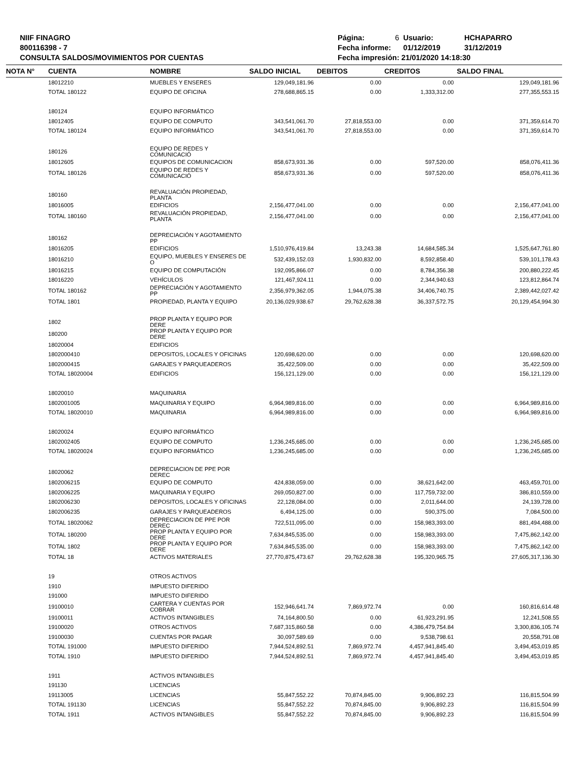NIIF FINAGRO
800116398 - 7
CONSULTA SALDOS/MOVIMIENTOS POR CUENTAS
| Página: | 6 | Usuario: | HCHAPARRO |
| Fecha informe: | | 01/12/2019 | 31/12/2019 |
| Fecha impresión: 21/01/2020 14:18:30 | | | |
| NOTA N° | CUENTA | NOMBRE | SALDO INICIAL | DEBITOS | CREDITOS | SALDO FINAL |
| --- | --- | --- | --- | --- | --- | --- |
| | 18012210 | MUEBLES Y ENSERES | 129,049,181.96 | 0.00 | 0.00 | 129,049,181.96 |
| | TOTAL 180122 | EQUIPO DE OFICINA | 278,688,865.15 | 0.00 | 1,333,312.00 | 277,355,553.15 |
| | 180124 | EQUIPO INFORMÁTICO | | | | |
| | 18012405 | EQUIPO DE COMPUTO | 343,541,061.70 | 27,818,553.00 | 0.00 | 371,359,614.70 |
| | TOTAL 180124 | EQUIPO INFORMÁTICO | 343,541,061.70 | 27,818,553.00 | 0.00 | 371,359,614.70 |
| | 180126 | EQUIPO DE REDES Y COMUNICACIÓ | | | | |
| | 18012605 | EQUIPOS DE COMUNICACION | 858,673,931.36 | 0.00 | 597,520.00 | 858,076,411.36 |
| | TOTAL 180126 | EQUIPO DE REDES Y COMUNICACIÓ | 858,673,931.36 | 0.00 | 597,520.00 | 858,076,411.36 |
| | 180160 | REVALUACIÓN PROPIEDAD, PLANTA | | | | |
| | 18016005 | EDIFICIOS | 2,156,477,041.00 | 0.00 | 0.00 | 2,156,477,041.00 |
| | TOTAL 180160 | REVALUACIÓN PROPIEDAD, PLANTA | 2,156,477,041.00 | 0.00 | 0.00 | 2,156,477,041.00 |
| | 180162 | DEPRECIACIÓN Y AGOTAMIENTO PP | | | | |
| | 18016205 | EDIFICIOS | 1,510,976,419.84 | 13,243.38 | 14,684,585.34 | 1,525,647,761.80 |
| | 18016210 | EQUIPO, MUEBLES Y ENSERES DE O | 532,439,152.03 | 1,930,832.00 | 8,592,858.40 | 539,101,178.43 |
| | 18016215 | EQUIPO DE COMPUTACIÓN | 192,095,866.07 | 0.00 | 8,784,356.38 | 200,880,222.45 |
| | 18016220 | VEHÍCULOS | 121,467,924.11 | 0.00 | 2,344,940.63 | 123,812,864.74 |
| | TOTAL 180162 | DEPRECIACIÓN Y AGOTAMIENTO PP | 2,356,979,362.05 | 1,944,075.38 | 34,406,740.75 | 2,389,442,027.42 |
| | TOTAL 1801 | PROPIEDAD, PLANTA Y EQUIPO | 20,136,029,938.67 | 29,762,628.38 | 36,337,572.75 | 20,129,454,994.30 |
| | 1802 | PROP PLANTA Y EQUIPO POR DERE | | | | |
| | 180200 | PROP PLANTA Y EQUIPO POR DERE | | | | |
| | 18020004 | EDIFICIOS | | | | |
| | 1802000410 | DEPOSITOS, LOCALES Y OFICINAS | 120,698,620.00 | 0.00 | 0.00 | 120,698,620.00 |
| | 1802000415 | GARAJES Y PARQUEADEROS | 35,422,509.00 | 0.00 | 0.00 | 35,422,509.00 |
| | TOTAL 18020004 | EDIFICIOS | 156,121,129.00 | 0.00 | 0.00 | 156,121,129.00 |
| | 18020010 | MAQUINARIA | | | | |
| | 1802001005 | MAQUINARIA Y EQUIPO | 6,964,989,816.00 | 0.00 | 0.00 | 6,964,989,816.00 |
| | TOTAL 18020010 | MAQUINARIA | 6,964,989,816.00 | 0.00 | 0.00 | 6,964,989,816.00 |
| | 18020024 | EQUIPO INFORMÁTICO | | | | |
| | 1802002405 | EQUIPO DE COMPUTO | 1,236,245,685.00 | 0.00 | 0.00 | 1,236,245,685.00 |
| | TOTAL 18020024 | EQUIPO INFORMÁTICO | 1,236,245,685.00 | 0.00 | 0.00 | 1,236,245,685.00 |
| | 18020062 | DEPRECIACION DE PPE POR DEREC | | | | |
| | 1802006215 | EQUIPO DE COMPUTO | 424,838,059.00 | 0.00 | 38,621,642.00 | 463,459,701.00 |
| | 1802006225 | MAQUINARIA Y EQUIPO | 269,050,827.00 | 0.00 | 117,759,732.00 | 386,810,559.00 |
| | 1802006230 | DEPOSITOS, LOCALES Y OFICINAS | 22,128,084.00 | 0.00 | 2,011,644.00 | 24,139,728.00 |
| | 1802006235 | GARAJES Y PARQUEADEROS | 6,494,125.00 | 0.00 | 590,375.00 | 7,084,500.00 |
| | TOTAL 18020062 | DEPRECIACION DE PPE POR DEREC | 722,511,095.00 | 0.00 | 158,983,393.00 | 881,494,488.00 |
| | TOTAL 180200 | PROP PLANTA Y EQUIPO POR DERE | 7,634,845,535.00 | 0.00 | 158,983,393.00 | 7,475,862,142.00 |
| | TOTAL 1802 | PROP PLANTA Y EQUIPO POR DERE | 7,634,845,535.00 | 0.00 | 158,983,393.00 | 7,475,862,142.00 |
| | TOTAL 18 | ACTIVOS MATERIALES | 27,770,875,473.67 | 29,762,628.38 | 195,320,965.75 | 27,605,317,136.30 |
| | 19 | OTROS ACTIVOS | | | | |
| | 1910 | IMPUESTO DIFERIDO | | | | |
| | 191000 | IMPUESTO DIFERIDO | | | | |
| | 19100010 | CARTERA Y CUENTAS POR COBRAR | 152,946,641.74 | 7,869,972.74 | 0.00 | 160,816,614.48 |
| | 19100011 | ACTIVOS INTANGIBLES | 74,164,800.50 | 0.00 | 61,923,291.95 | 12,241,508.55 |
| | 19100020 | OTROS ACTIVOS | 7,687,315,860.58 | 0.00 | 4,386,479,754.84 | 3,300,836,105.74 |
| | 19100030 | CUENTAS POR PAGAR | 30,097,589.69 | 0.00 | 9,538,798.61 | 20,558,791.08 |
| | TOTAL 191000 | IMPUESTO DIFERIDO | 7,944,524,892.51 | 7,869,972.74 | 4,457,941,845.40 | 3,494,453,019.85 |
| | TOTAL 1910 | IMPUESTO DIFERIDO | 7,944,524,892.51 | 7,869,972.74 | 4,457,941,845.40 | 3,494,453,019.85 |
| | 1911 | ACTIVOS INTANGIBLES | | | | |
| | 191130 | LICENCIAS | | | | |
| | 19113005 | LICENCIAS | 55,847,552.22 | 70,874,845.00 | 9,906,892.23 | 116,815,504.99 |
| | TOTAL 191130 | LICENCIAS | 55,847,552.22 | 70,874,845.00 | 9,906,892.23 | 116,815,504.99 |
| | TOTAL 1911 | ACTIVOS INTANGIBLES | 55,847,552.22 | 70,874,845.00 | 9,906,892.23 | 116,815,504.99 |